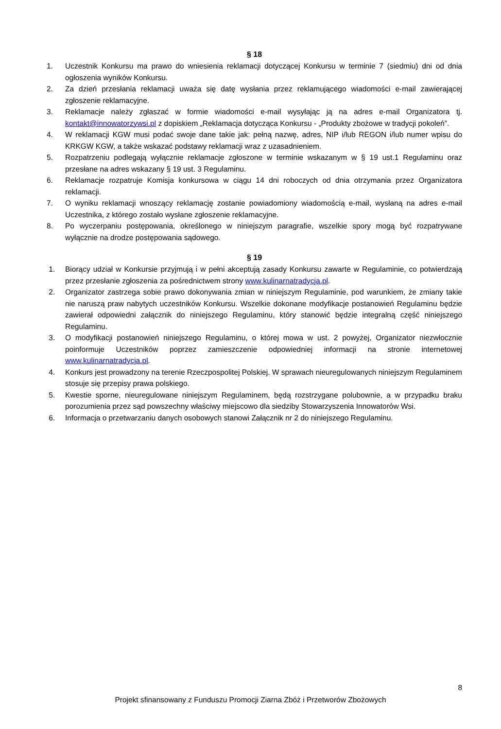§ 18
1. Uczestnik Konkursu ma prawo do wniesienia reklamacji dotyczącej Konkursu w terminie 7 (siedmiu) dni od dnia ogłoszenia wyników Konkursu.
2. Za dzień przesłania reklamacji uważa się datę wysłania przez reklamującego wiadomości e-mail zawierającej zgłoszenie reklamacyjne.
3. Reklamacje należy zgłaszać w formie wiadomości e-mail wysyłając ją na adres e-mail Organizatora tj. kontakt@innowatorzywsi.pl z dopiskiem „Reklamacja dotycząca Konkursu - „Produkty zbożowe w tradycji pokoleń”.
4. W reklamacji KGW musi podać swoje dane takie jak: pełną nazwę, adres, NIP i/lub REGON i/lub numer wpisu do KRKGW KGW, a także wskazać podstawy reklamacji wraz z uzasadnieniem.
5. Rozpatrzeniu podlegają wyłącznie reklamacje zgłoszone w terminie wskazanym w § 19 ust.1 Regulaminu oraz przesłane na adres wskazany § 19 ust. 3 Regulaminu.
6. Reklamacje rozpatruje Komisja konkursowa w ciągu 14 dni roboczych od dnia otrzymania przez Organizatora reklamacji.
7. O wyniku reklamacji wnoszący reklamację zostanie powiadomiony wiadomością e-mail, wysłaną na adres e-mail Uczestnika, z którego zostało wysłane zgłoszenie reklamacyjne.
8. Po wyczerpaniu postępowania, określonego w niniejszym paragrafie, wszelkie spory mogą być rozpatrywane wyłącznie na drodze postępowania sądowego.
§ 19
1. Biorący udział w Konkursie przyjmują i w pełni akceptują zasady Konkursu zawarte w Regulaminie, co potwierdzają przez przesłanie zgłoszenia za pośrednictwem strony www.kulinarnatradycja.pl.
2. Organizator zastrzega sobie prawo dokonywania zmian w niniejszym Regulaminie, pod warunkiem, że zmiany takie nie naruszą praw nabytych uczestników Konkursu. Wszelkie dokonane modyfikacje postanowień Regulaminu będzie zawierał odpowiedni załącznik do niniejszego Regulaminu, który stanowić będzie integralną część niniejszego Regulaminu.
3. O modyfikacji postanowień niniejszego Regulaminu, o której mowa w ust. 2 powyżej, Organizator niezwłocznie poinformuje Uczestników poprzez zamieszczenie odpowiedniej informacji na stronie internetowej www.kulinarnatradycja.pl.
4. Konkurs jest prowadzony na terenie Rzeczpospolitej Polskiej. W sprawach nieuregulowanych niniejszym Regulaminem stosuje się przepisy prawa polskiego.
5. Kwestie sporne, nieuregulowane niniejszym Regulaminem, będą rozstrzygane polubownie, a w przypadku braku porozumienia przez sąd powszechny właściwy miejscowo dla siedziby Stowarzyszenia Innowatorów Wsi.
6. Informacja o przetwarzaniu danych osobowych stanowi Załącznik nr 2 do niniejszego Regulaminu.
8
Projekt sfinansowany z Funduszu Promocji Ziarna Zbóż i Przetworów Zbożowych